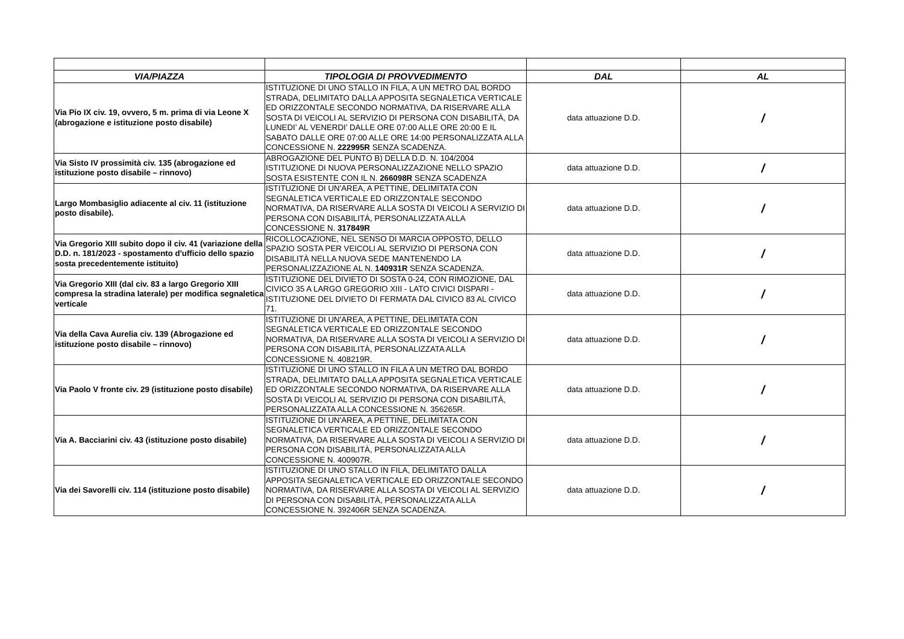| VIA/PIAZZA | TIPOLOGIA DI PROVVEDIMENTO | DAL | AL |
| --- | --- | --- | --- |
| Via Pio IX civ. 19, ovvero, 5 m. prima di via Leone X (abrogazione e istituzione posto disabile) | ISTITUZIONE DI UNO STALLO IN FILA, A UN METRO DAL BORDO STRADA, DELIMITATO DALLA APPOSITA SEGNALETICA VERTICALE ED ORIZZONTALE SECONDO NORMATIVA, DA RISERVARE ALLA SOSTA DI VEICOLI AL SERVIZIO DI PERSONA CON DISABILITÀ, DA LUNEDI’ AL VENERDI’ DALLE ORE 07:00 ALLE ORE 20:00 E IL SABATO DALLE ORE 07:00 ALLE ORE 14:00 PERSONALIZZATA ALLA CONCESSIONE N. 222995R SENZA SCADENZA. | data attuazione D.D. | / |
| Via Sisto IV prossimità civ. 135 (abrogazione ed istituzione posto disabile – rinnovo) | ABROGAZIONE DEL PUNTO B) DELLA D.D. N. 104/2004 ISTITUZIONE DI NUOVA PERSONALIZZAZIONE NELLO SPAZIO SOSTA ESISTENTE CON IL N. 266098R SENZA SCADENZA | data attuazione D.D. | / |
| Largo Mombasiglio adiacente al civ. 11 (istituzione posto disabile). | ISTITUZIONE DI UN'AREA, A PETTINE, DELIMITATA CON SEGNALETICA VERTICALE ED ORIZZONTALE SECONDO NORMATIVA, DA RISERVARE ALLA SOSTA DI VEICOLI A SERVIZIO DI PERSONA CON DISABILITÀ, PERSONALIZZATA ALLA CONCESSIONE N. 317849R | data attuazione D.D. | / |
| Via Gregorio XIII subito dopo il civ. 41 (variazione della D.D. n. 181/2023 - spostamento d'ufficio dello spazio sosta precedentemente istituito) | RICOLLOCAZIONE, NEL SENSO DI MARCIA OPPOSTO, DELLO SPAZIO SOSTA PER VEICOLI AL SERVIZIO DI PERSONA CON DISABILITÀ NELLA NUOVA SEDE MANTENENDO LA PERSONALIZZAZIONE AL N. 140931R SENZA SCADENZA. | data attuazione D.D. | / |
| Via Gregorio XIII (dal civ. 83 a largo Gregorio XIII compresa la stradina laterale) per modifica segnaletica verticale | ISTITUZIONE DEL DIVIETO DI SOSTA 0-24, CON RIMOZIONE, DAL CIVICO 35 A LARGO GREGORIO XIII - LATO CIVICI DISPARI - ISTITUZIONE DEL DIVIETO DI FERMATA DAL CIVICO 83 AL CIVICO 71. | data attuazione D.D. | / |
| Via della Cava Aurelia civ. 139 (Abrogazione ed istituzione posto disabile – rinnovo) | ISTITUZIONE DI UN'AREA, A PETTINE, DELIMITATA CON SEGNALETICA VERTICALE ED ORIZZONTALE SECONDO NORMATIVA, DA RISERVARE ALLA SOSTA DI VEICOLI A SERVIZIO DI PERSONA CON DISABILITÀ, PERSONALIZZATA ALLA CONCESSIONE N. 408219R. | data attuazione D.D. | / |
| Via Paolo V fronte civ. 29 (istituzione posto disabile) | ISTITUZIONE DI UNO STALLO IN FILA A UN METRO DAL BORDO STRADA, DELIMITATO DALLA APPOSITA SEGNALETICA VERTICALE ED ORIZZONTALE SECONDO NORMATIVA, DA RISERVARE ALLA SOSTA DI VEICOLI AL SERVIZIO DI PERSONA CON DISABILITÀ, PERSONALIZZATA ALLA CONCESSIONE N. 356265R. | data attuazione D.D. | / |
| Via A. Bacciarini civ. 43 (istituzione posto disabile) | ISTITUZIONE DI UN'AREA, A PETTINE, DELIMITATA CON SEGNALETICA VERTICALE ED ORIZZONTALE SECONDO NORMATIVA, DA RISERVARE ALLA SOSTA DI VEICOLI A SERVIZIO DI PERSONA CON DISABILITÀ, PERSONALIZZATA ALLA CONCESSIONE N. 400907R. | data attuazione D.D. | / |
| Via dei Savorelli civ. 114 (istituzione posto disabile) | ISTITUZIONE DI UNO STALLO IN FILA, DELIMITATO DALLA APPOSITA SEGNALETICA VERTICALE ED ORIZZONTALE SECONDO NORMATIVA, DA RISERVARE ALLA SOSTA DI VEICOLI AL SERVIZIO DI PERSONA CON DISABILITÀ, PERSONALIZZATA ALLA CONCESSIONE N. 392406R SENZA SCADENZA. | data attuazione D.D. | / |